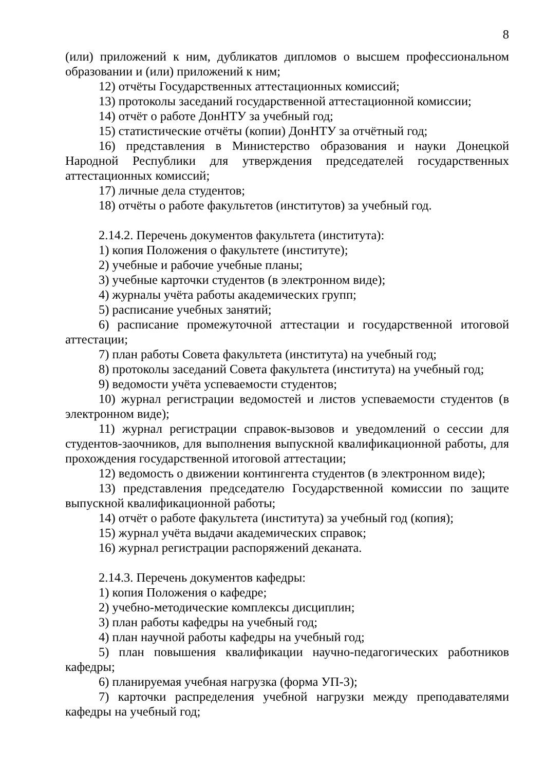8
(или) приложений к ним, дубликатов дипломов о высшем профессиональном образовании и (или) приложений к ним;
12) отчёты Государственных аттестационных комиссий;
13) протоколы заседаний государственной аттестационной комиссии;
14) отчёт о работе ДонНТУ за учебный год;
15) статистические отчёты (копии) ДонНТУ за отчётный год;
16) представления в Министерство образования и науки Донецкой Народной Республики для утверждения председателей государственных аттестационных комиссий;
17) личные дела студентов;
18) отчёты о работе факультетов (институтов) за учебный год.
2.14.2. Перечень документов факультета (института):
1) копия Положения о факультете (институте);
2) учебные и рабочие учебные планы;
3) учебные карточки студентов (в электронном виде);
4) журналы учёта работы академических групп;
5) расписание учебных занятий;
6) расписание промежуточной аттестации и государственной итоговой аттестации;
7) план работы Совета факультета (института) на учебный год;
8) протоколы заседаний Совета факультета (института) на учебный год;
9) ведомости учёта успеваемости студентов;
10) журнал регистрации ведомостей и листов успеваемости студентов (в электронном виде);
11) журнал регистрации справок-вызовов и уведомлений о сессии для студентов-заочников, для выполнения выпускной квалификационной работы, для прохождения государственной итоговой аттестации;
12) ведомость о движении контингента студентов (в электронном виде);
13) представления председателю Государственной комиссии по защите выпускной квалификационной работы;
14) отчёт о работе факультета (института) за учебный год (копия);
15) журнал учёта выдачи академических справок;
16) журнал регистрации распоряжений деканата.
2.14.3. Перечень документов кафедры:
1) копия Положения о кафедре;
2) учебно-методические комплексы дисциплин;
3) план работы кафедры на учебный год;
4) план научной работы кафедры на учебный год;
5) план повышения квалификации научно-педагогических работников кафедры;
6) планируемая учебная нагрузка (форма УП-3);
7) карточки распределения учебной нагрузки между преподавателями кафедры на учебный год;